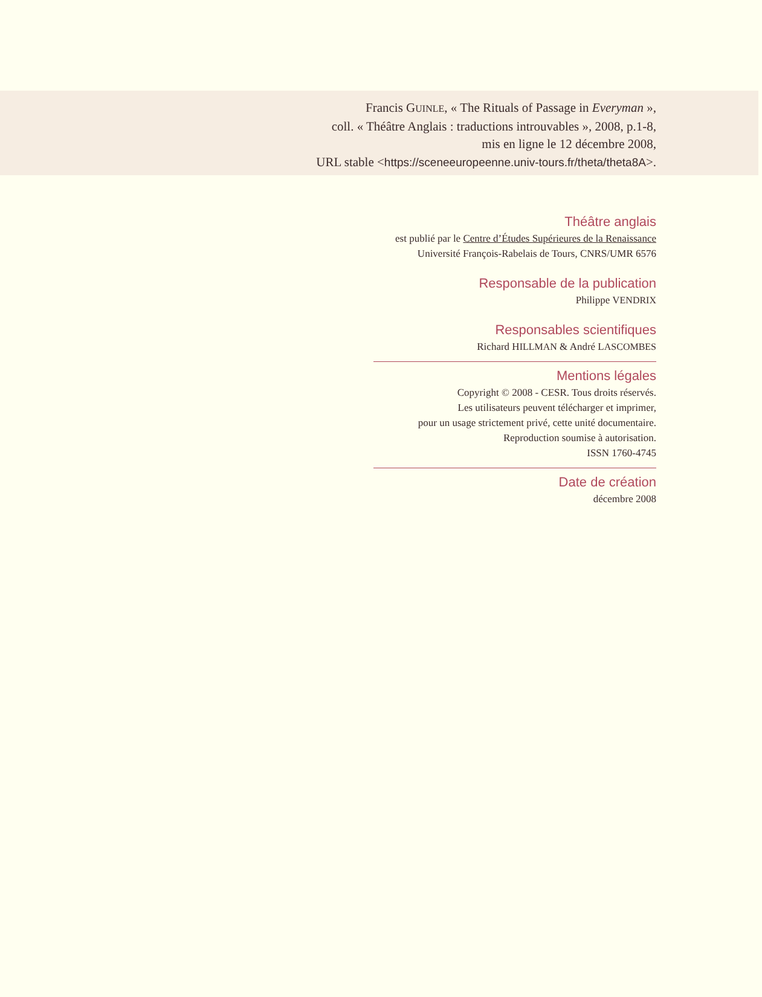Francis GUINLE, « The Rituals of Passage in Everyman »,
coll. « Théâtre Anglais : traductions introuvables », 2008, p.1-8,
mis en ligne le 12 décembre 2008,
URL stable <https://sceneeuropeenne.univ-tours.fr/theta/theta8A>.
Théâtre anglais
est publié par le Centre d’Études Supérieures de la Renaissance
Université François-Rabelais de Tours, CNRS/UMR 6576
Responsable de la publication
Philippe VENDRIX
Responsables scientifiques
Richard HILLMAN & André LASCOMBES
Mentions légales
Copyright © 2008 - CESR. Tous droits réservés.
Les utilisateurs peuvent télécharger et imprimer,
pour un usage strictement privé, cette unité documentaire.
Reproduction soumise à autorisation.
ISSN 1760-4745
Date de création
décembre 2008